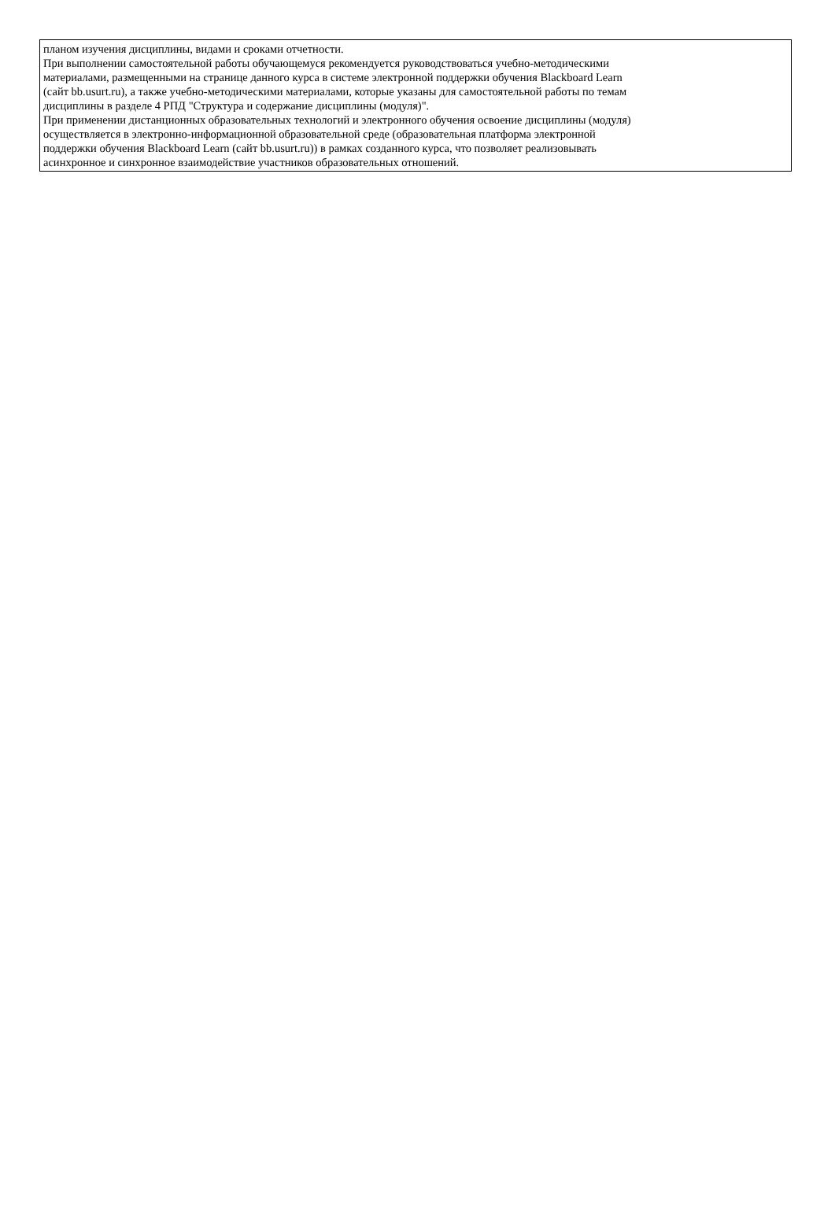планом изучения дисциплины, видами и сроками отчетности.
При выполнении самостоятельной работы обучающемуся рекомендуется руководствоваться учебно-методическими
материалами, размещенными на странице данного курса в системе электронной поддержки обучения Blackboard Learn
(сайт bb.usurt.ru), а также учебно-методическими материалами, которые указаны для самостоятельной работы по темам
дисциплины в разделе 4 РПД "Структура и содержание дисциплины (модуля)".
При применении дистанционных образовательных технологий и электронного обучения освоение дисциплины (модуля)
осуществляется в электронно-информационной образовательной среде (образовательная платформа электронной
поддержки обучения Blackboard Learn (сайт bb.usurt.ru)) в рамках созданного курса, что позволяет реализовывать
асинхронное и синхронное взаимодействие участников образовательных отношений.